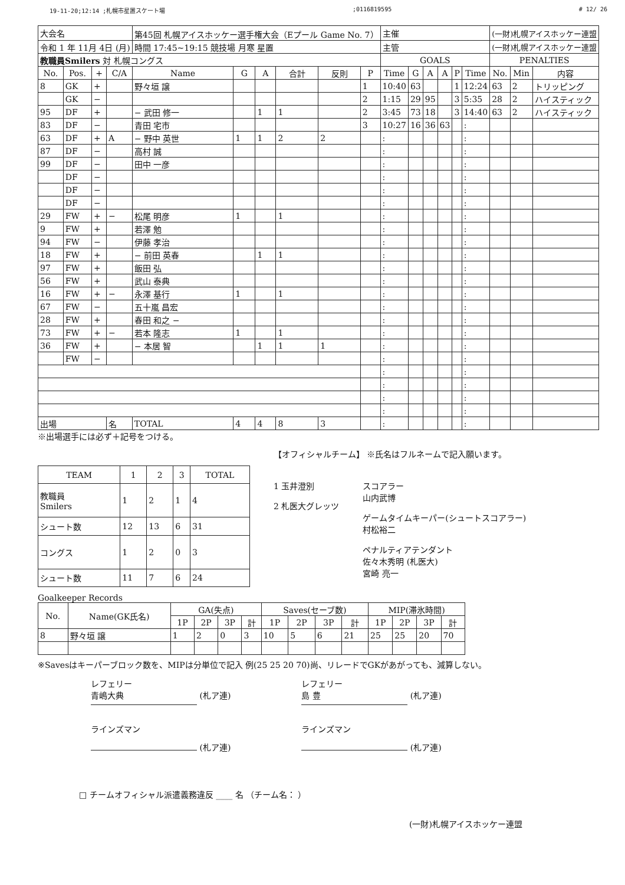19-11-20;12:14 ;札幌市星置スケート場;0116819595 # 12/ 26
| 大会名 | | | | 第45回 札幌アイスホッケー選手権大会（Eプール Game No. 7） | | | | | | 主催 | | | | | | (一財)札幌アイスホッケー連盟 | | |
| 令和 1 年 11月 4日 (月) | | | | 時間 17:45~19:15 競技場 月寒 星置 | | | | | | 主管 | | | | | | (一財)札幌アイスホッケー連盟 | | |
| 教職員Smilers 対 札幌コングス | | | | | | | | | | GOALS | | | | | | PENALTIES | | |
| No. | Pos. | + | C/A | Name | G | A | 合計 | 反則 | P | Time | G | A | A | P | Time | No. | Min | 内容 |
| 8 | GK | + | | 野々垣 譲 | | | | | 1 | 10:40 | 63 | | | 1 | 12:24 | 63 | 2 | トリッピング |
| | GK | − | | | | | | | 2 | 1:15 | 29 | 95 | | 3 | 5:35 | 28 | 2 | ハイスティック |
| 95 | DF | + | | − 武田 修一 | | 1 | 1 | | 2 | 3:45 | 73 | 18 | | 3 | 14:40 | 63 | 2 | ハイスティック |
| 83 | DF | − | | 青田 宅市 | | | | | 3 | 10:27 | 16 | 36 | 63 | | : | | | |
| 63 | DF | + | A | − 野中 英世 | 1 | 1 | 2 | 2 | | : | | | | | : | | | |
| 87 | DF | − | | 高村 誠 | | | | | | : | | | | | : | | | |
| 99 | DF | − | | 田中 一彦 | | | | | | : | | | | | : | | | |
| | DF | − | | | | | | | | : | | | | | : | | | |
| | DF | − | | | | | | | | : | | | | | : | | | |
| | DF | − | | | | | | | | : | | | | | : | | | |
| 29 | FW | + | − | 松尾 明彦 | 1 | | 1 | | | : | | | | | : | | | |
| 9 | FW | + | | 若澤 勉 | | | | | | : | | | | | : | | | |
| 94 | FW | − | | 伊藤 孝治 | | | | | | : | | | | | : | | | |
| 18 | FW | + | | − 前田 英春 | | 1 | 1 | | | : | | | | | : | | | |
| 97 | FW | + | | 飯田 弘 | | | | | | : | | | | | : | | | |
| 56 | FW | + | | 武山 泰典 | | | | | | : | | | | | : | | | |
| 16 | FW | + | − | 永澤 基行 | 1 | | 1 | | | : | | | | | : | | | |
| 67 | FW | − | | 五十嵐 昌宏 | | | | | | : | | | | | : | | | |
| 28 | FW | + | | 春田 和之 − | | | | | | : | | | | | : | | | |
| 73 | FW | + | − | 若本 隆志 | 1 | | 1 | | | : | | | | | : | | | |
| 36 | FW | + | | − 本居 智 | | 1 | 1 | 1 | | : | | | | | : | | | |
| | FW | − | | | | | | | | : | | | | | : | | | |
| | | | | | | | | | | : | | | | | : | | | |
| | | | | | | | | | | : | | | | | : | | | |
| | | | | | | | | | | : | | | | | : | | | |
| | | | | | | | | | | : | | | | | : | | | |
| 出場 | | | 名 | TOTAL | 4 | 4 | 8 | 3 | | : | | | | | : | | | |
※出場選手には必ず＋記号をつける。
| TEAM | 1 | 2 | 3 | TOTAL |
| --- | --- | --- | --- | --- |
| 教職員 Smilers | 1 | 2 | 1 | 4 |
| シュート数 | 12 | 13 | 6 | 31 |
| コングス | 1 | 2 | 0 | 3 |
| シュート数 | 11 | 7 | 6 | 24 |
【オフィシャルチーム】 ※氏名はフルネームで記入願います。
1 玉井澄別
2 札医大グレッツ
スコアラー
山内武博
ゲームタイムキーパー(シュートスコアラー)
村松裕二
ペナルティアテンダント
佐々木秀明 (札医大)
宮崎 亮一
Goalkeeper Records
| No. | Name(GK氏名) | GA(失点) | | | | Saves(セーブ数) | | | | MIP(滞氷時間) | | | |
| --- | --- | --- | --- | --- | --- | --- | --- | --- | --- | --- | --- | --- | --- |
| | | 1P | 2P | 3P | 計 | 1P | 2P | 3P | 計 | 1P | 2P | 3P | 計 |
| 8 | 野々垣 譲 | 1 | 2 | 0 | 3 | 10 | 5 | 6 | 21 | 25 | 25 | 20 | 70 |
※Savesはキーパーブロック数を、MIPは分単位で記入 例(25 25 20 70)尚、リレードでGKがあがっても、減算しない。
レフェリー
青嶋大典 (札ア連)
レフェリー
島 豊 (札ア連)
ラインズマン
(札ア連)
ラインズマン
(札ア連)
□ チームオフィシャル派遣義務違反 ____ 名 （チーム名： ）
(一財)札幌アイスホッケー連盟